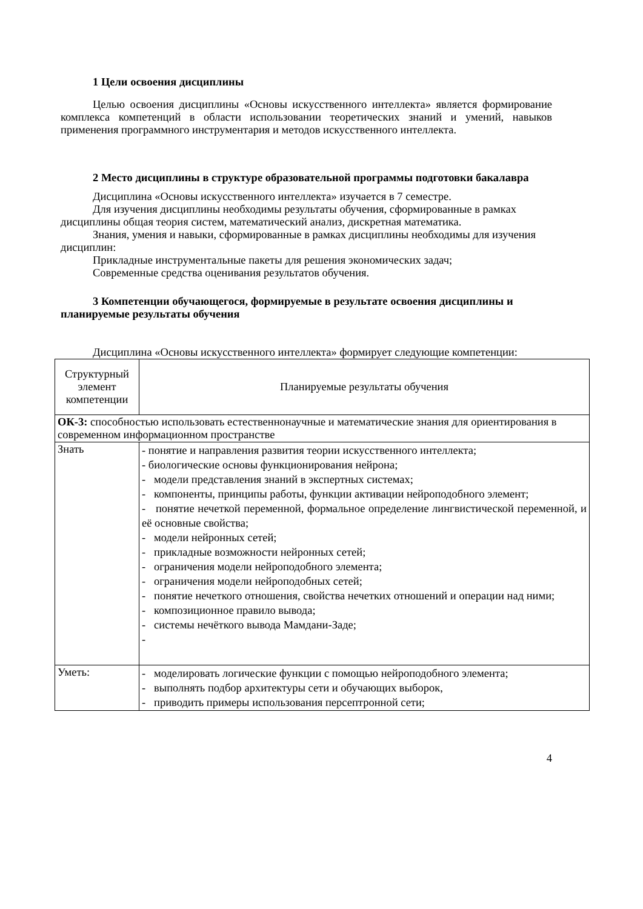1 Цели освоения дисциплины
Целью освоения дисциплины «Основы искусственного интеллекта» является формирование комплекса компетенций в области использовании теоретических знаний и умений, навыков применения программного инструментария и методов искусственного интеллекта.
2 Место дисциплины в структуре образовательной программы подготовки бакалавра
Дисциплина «Основы искусственного интеллекта» изучается в 7 семестре.
Для изучения дисциплины необходимы результаты обучения, сформированные в рамках дисциплины общая теория систем, математический анализ, дискретная математика.
Знания, умения и навыки, сформированные в рамках дисциплины необходимы для изучения дисциплин:
Прикладные инструментальные пакеты для решения экономических задач;
Современные средства оценивания результатов обучения.
3 Компетенции обучающегося, формируемые в результате освоения дисциплины и планируемые результаты обучения
Дисциплина «Основы искусственного интеллекта» формирует следующие компетенции:
| Структурный элемент компетенции | Планируемые результаты обучения |
| ОК-3: способностью использовать естественнонаучные и математические знания для ориентирования в современном информационном пространстве | |
| Знать | - понятие и направления развития теории искусственного интеллекта; - биологические основы функционирования нейрона; - модели представления знаний в экспертных системах; - компоненты, принципы работы, функции активации нейроподобного элемент; - понятие нечеткой переменной, формальное определение лингвистической переменной, и её основные свойства; - модели нейронных сетей; - прикладные возможности нейронных сетей; - ограничения модели нейроподобного элемента; - ограничения модели нейроподобных сетей; - понятие нечеткого отношения, свойства нечетких отношений и операции над ними; - композиционное правило вывода; - системы нечёткого вывода Мамдани-Заде; - |
| Уметь: | - моделировать логические функции с помощью нейроподобного элемента; - выполнять подбор архитектуры сети и обучающих выборок, - приводить примеры использования персептронной сети; |
4